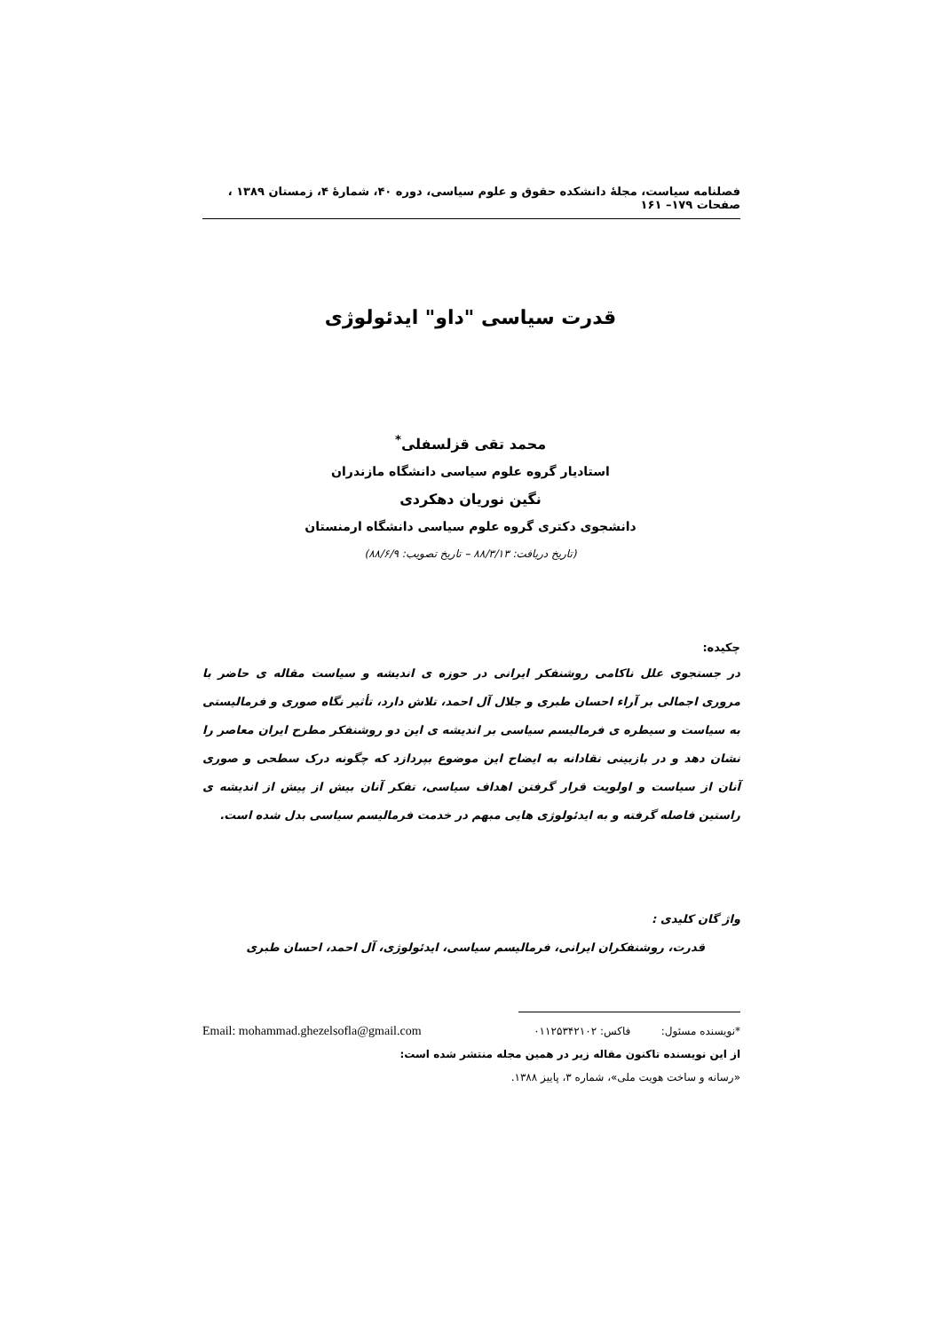فصلنامه سیاست، مجلهٔ دانشکده حقوق و علوم سیاسی، دوره ۴۰، شمارهٔ ۴، زمستان ۱۳۸۹ ، صفحات ۱۷۹– ۱۶۱
قدرت سیاسی "داو" ایدئولوژی
محمد تقی قزلسفلی<sup>*</sup>
استادیار گروه علوم سیاسی دانشگاه مازندران
نگین نوریان دهکردی
دانشجوی دکتری گروه علوم سیاسی دانشگاه ارمنستان
(تاریخ دریافت: ۸۸/۳/۱۳ – تاریخ تصویب: ۸۸/۶/۹)
چکیده:
در جستجوی علل ناکامی روشنفکر ایرانی در حوزه ی اندیشه و سیاست مقاله ی حاضر با مروری اجمالی بر آراء احسان طبری و جلال آل احمد، تلاش دارد، تأثیر نگاه صوری و فرمالیستی به سیاست و سیطره ی فرمالیسم سیاسی بر اندیشه ی این دو روشنفکر مطرح ایران معاصر را نشان دهد و در بازبینی نقادانه به ایضاح این موضوع بپردازد که چگونه درک سطحی و صوری آنان از سیاست و اولویت قرار گرفتن اهداف سیاسی، تفکر آنان بیش از پیش از اندیشه ی راستین فاصله گرفته و به ایدئولوژی هایی مبهم در خدمت فرمالیسم سیاسی بدل شده است.
واژ گان کلیدی :
قدرت، روشنفکران ایرانی، فرمالیسم سیاسی، ایدئولوژی، آل احمد، احسان طبری
*نویسنده مسئول: فاکس: ۰۱۱۲۵۳۴۲۱۰۲ Email: mohammad.ghezelsofla@gmail.com
از این نویسنده تاکنون مقاله زیر در همین مجله منتشر شده است:
«رسانه و ساخت هویت ملی»، شماره ۳، پاییز ۱۳۸۸.